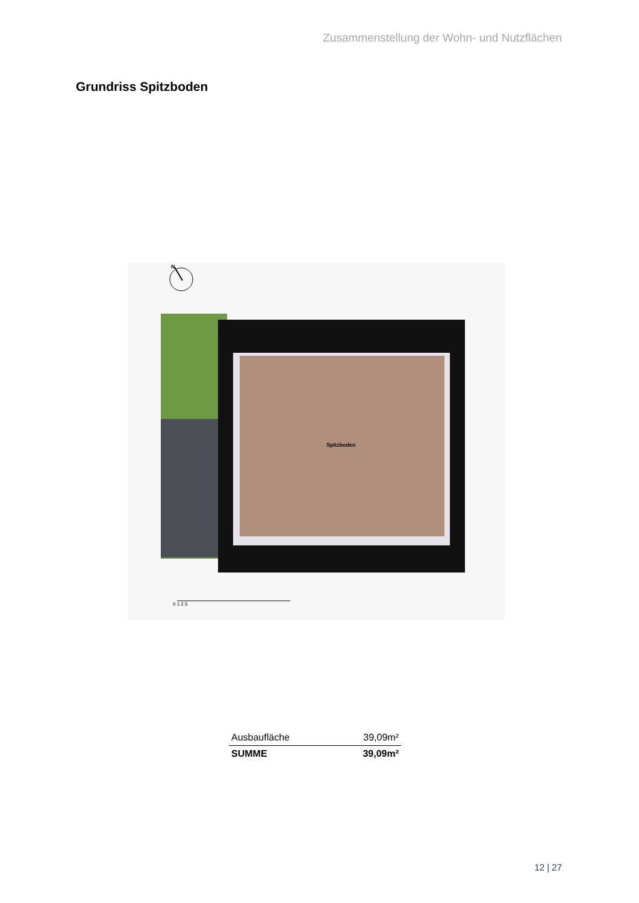Zusammenstellung der Wohn- und Nutzflächen
Grundriss Spitzboden
N
Spitzboden
0 1 2 5
| Ausbaufläche | 39,09m² |
| SUMME | 39,09m² |
12 | 27